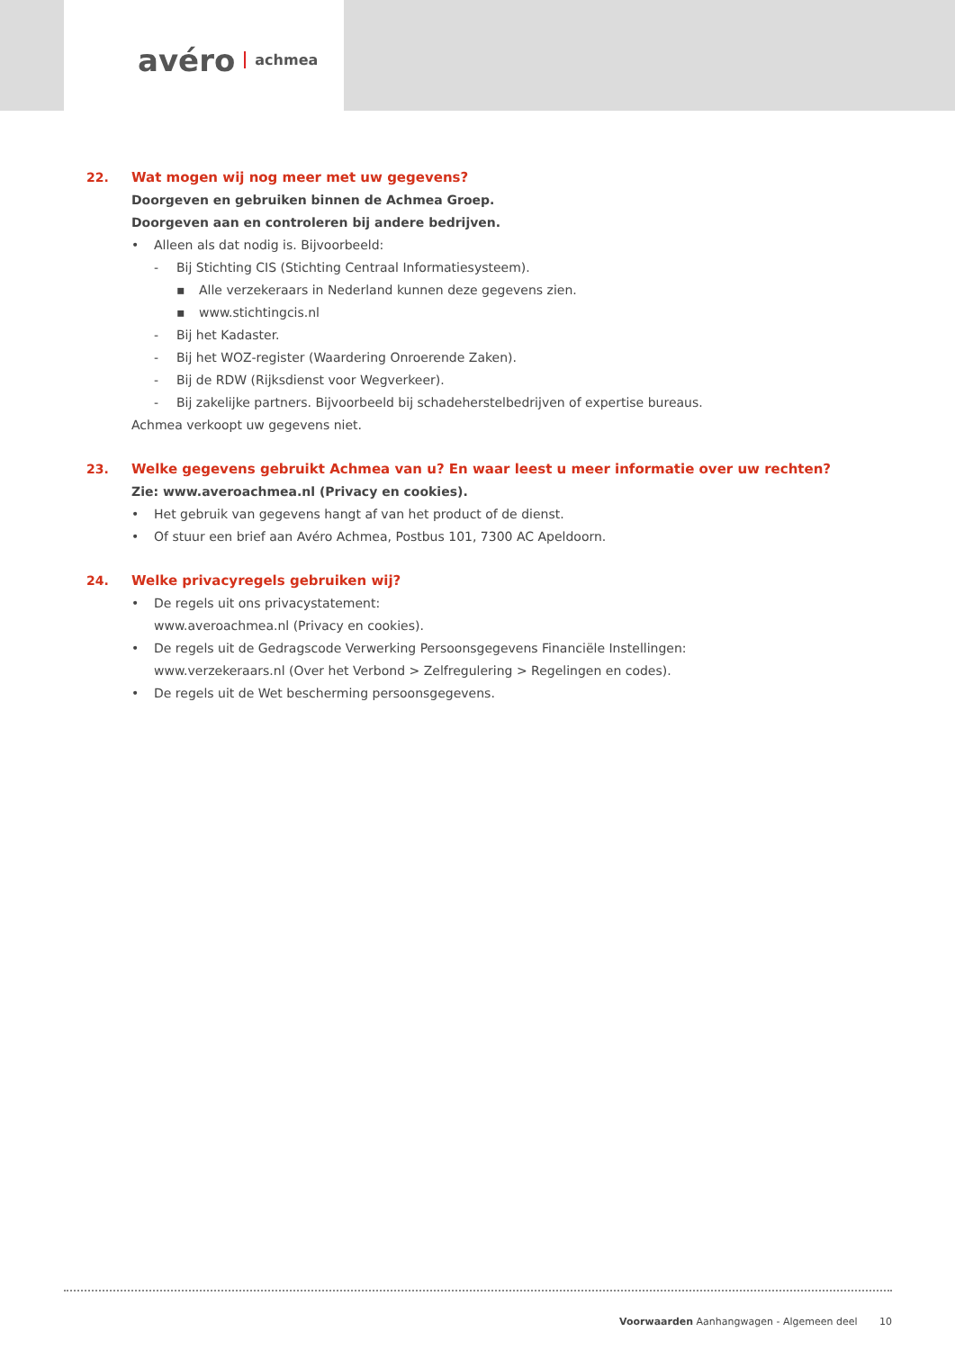avéro achmea
22. Wat mogen wij nog meer met uw gegevens?
Doorgeven en gebruiken binnen de Achmea Groep.
Doorgeven aan en controleren bij andere bedrijven.
• Alleen als dat nodig is. Bijvoorbeeld:
- Bij Stichting CIS (Stichting Centraal Informatiesysteem).
▪ Alle verzekeraars in Nederland kunnen deze gegevens zien.
▪ www.stichtingcis.nl
- Bij het Kadaster.
- Bij het WOZ-register (Waardering Onroerende Zaken).
- Bij de RDW (Rijksdienst voor Wegverkeer).
- Bij zakelijke partners. Bijvoorbeeld bij schadeherstelbedrijven of expertise bureaus.
Achmea verkoopt uw gegevens niet.
23. Welke gegevens gebruikt Achmea van u? En waar leest u meer informatie over uw rechten?
Zie: www.averoachmea.nl (Privacy en cookies).
• Het gebruik van gegevens hangt af van het product of de dienst.
• Of stuur een brief aan Avéro Achmea, Postbus 101, 7300 AC Apeldoorn.
24. Welke privacyregels gebruiken wij?
• De regels uit ons privacystatement:
www.averoachmea.nl (Privacy en cookies).
• De regels uit de Gedragscode Verwerking Persoonsgegevens Financiële Instellingen:
www.verzekeraars.nl (Over het Verbond > Zelfregulering > Regelingen en codes).
• De regels uit de Wet bescherming persoonsgegevens.
Voorwaarden Aanhangwagen - Algemeen deel 10